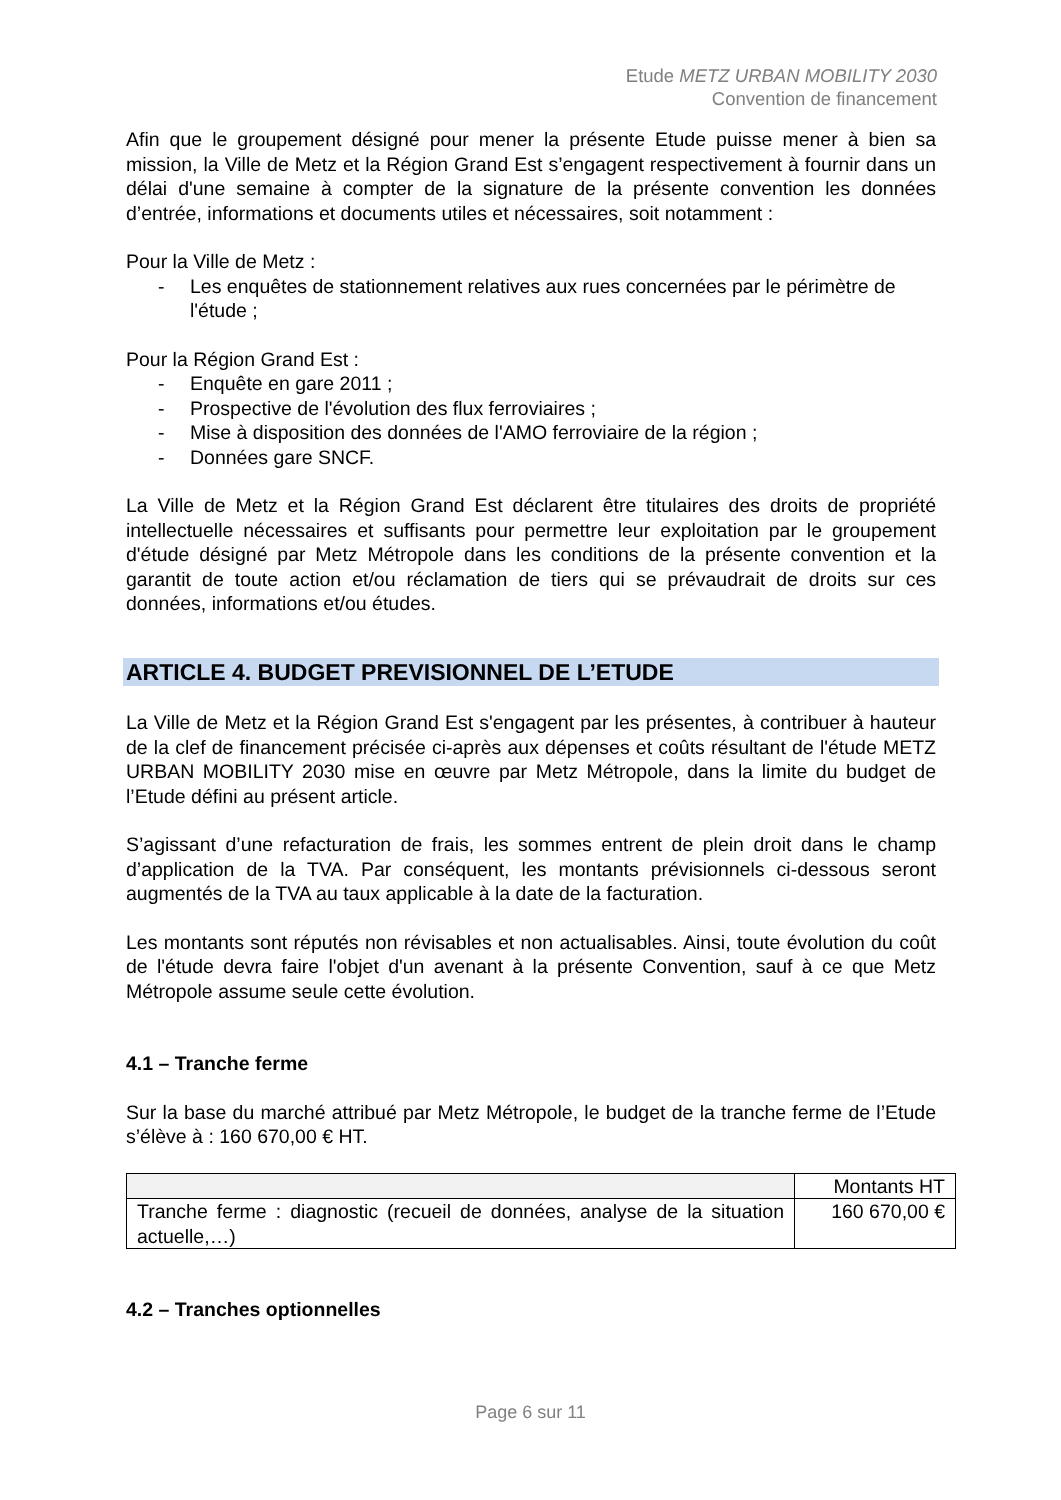Etude METZ URBAN MOBILITY 2030
Convention de financement
Afin que le groupement désigné pour mener la présente Etude puisse mener à bien sa mission, la Ville de Metz et la Région Grand Est s’engagent respectivement à fournir dans un délai d'une semaine à compter de la signature de la présente convention les données d’entrée, informations et documents utiles et nécessaires, soit notamment :
Pour la Ville de Metz :
- Les enquêtes de stationnement relatives aux rues concernées par le périmètre de l'étude ;
Pour la Région Grand Est :
- Enquête en gare 2011 ;
- Prospective de l'évolution des flux ferroviaires ;
- Mise à disposition des données de l'AMO ferroviaire de la région ;
- Données gare SNCF.
La Ville de Metz et la Région Grand Est déclarent être titulaires des droits de propriété intellectuelle nécessaires et suffisants pour permettre leur exploitation par le groupement d'étude désigné par Metz Métropole dans les conditions de la présente convention et la garantit de toute action et/ou réclamation de tiers qui se prévaudrait de droits sur ces données, informations et/ou études.
ARTICLE 4. BUDGET PREVISIONNEL DE L’ETUDE
La Ville de Metz et la Région Grand Est s'engagent par les présentes, à contribuer à hauteur de la clef de financement précisée ci-après aux dépenses et coûts résultant de l'étude METZ URBAN MOBILITY 2030 mise en œuvre par Metz Métropole, dans la limite du budget de l’Etude défini au présent article.
S’agissant d’une refacturation de frais, les sommes entrent de plein droit dans le champ d’application de la TVA. Par conséquent, les montants prévisionnels ci-dessous seront augmentés de la TVA au taux applicable à la date de la facturation.
Les montants sont réputés non révisables et non actualisables. Ainsi, toute évolution du coût de l'étude devra faire l'objet d'un avenant à la présente Convention, sauf à ce que Metz Métropole assume seule cette évolution.
4.1 – Tranche ferme
Sur la base du marché attribué par Metz Métropole, le budget de la tranche ferme de l’Etude s’élève à : 160 670,00 € HT.
| | Montants HT |
| --- | --- |
| Tranche ferme : diagnostic (recueil de données, analyse de la situation actuelle,…) | 160 670,00 € |
4.2 – Tranches optionnelles
Page 6 sur 11